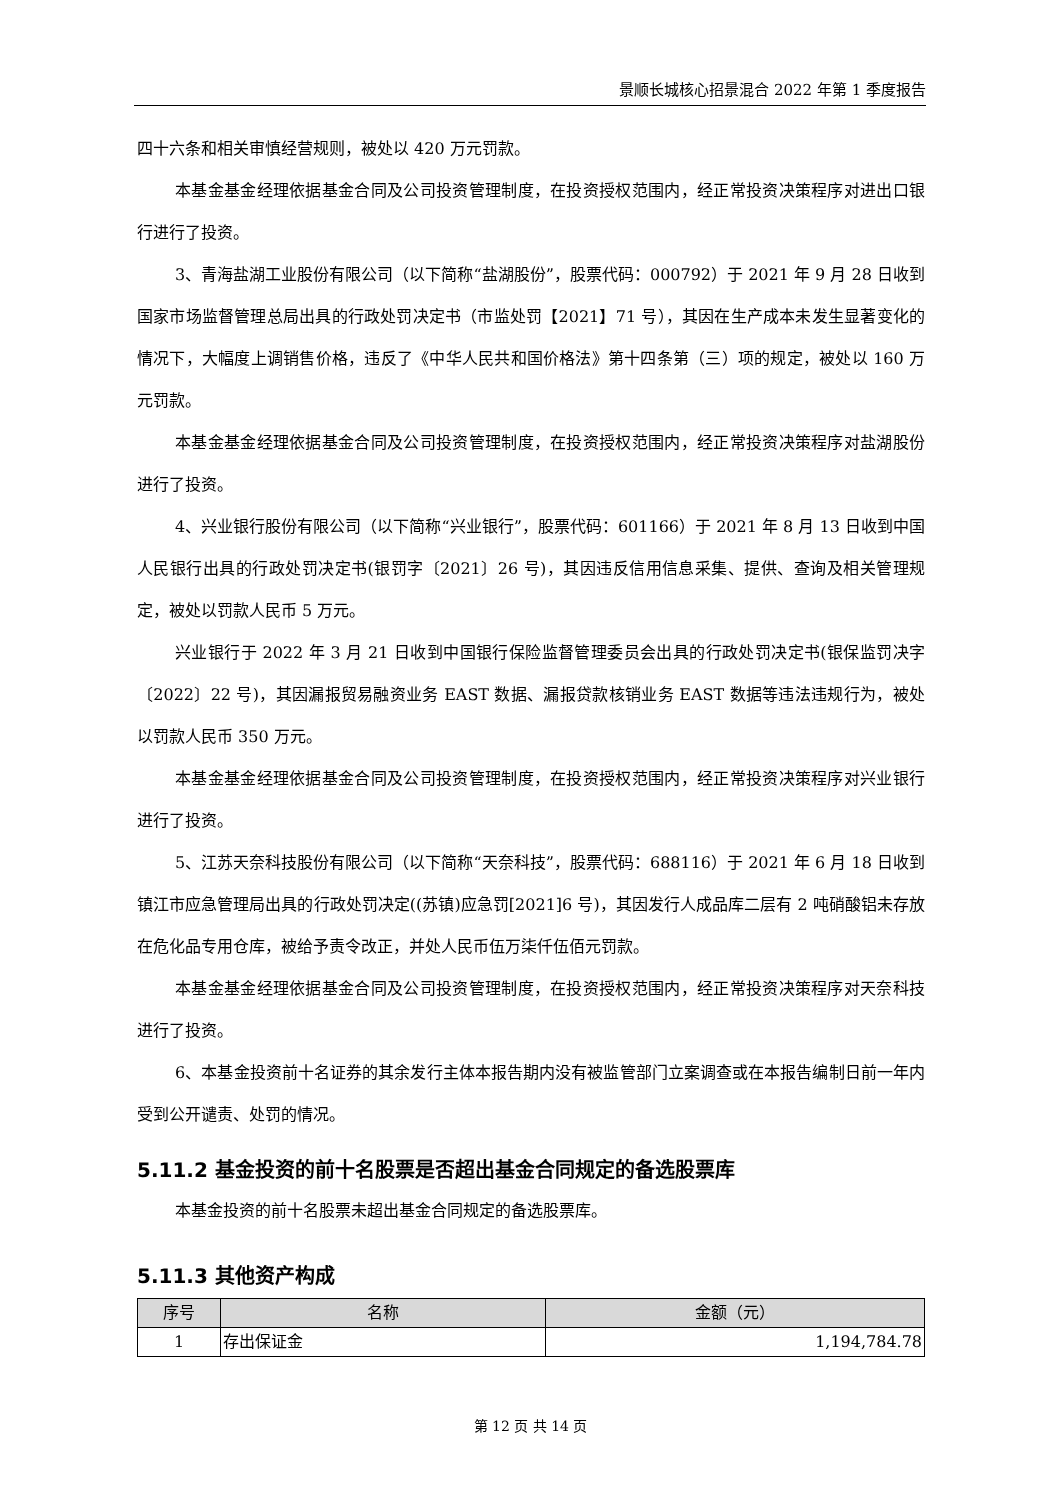景顺长城核心招景混合 2022 年第 1 季度报告
四十六条和相关审慎经营规则，被处以 420 万元罚款。
本基金基金经理依据基金合同及公司投资管理制度，在投资授权范围内，经正常投资决策程序对进出口银行进行了投资。
3、青海盐湖工业股份有限公司（以下简称“盐湖股份”，股票代码：000792）于 2021 年 9 月 28 日收到国家市场监督管理总局出具的行政处罚决定书（市监处罚【2021】71 号），其因在生产成本未发生显著变化的情况下，大幅度上调销售价格，违反了《中华人民共和国价格法》第十四条第（三）项的规定，被处以 160 万元罚款。
本基金基金经理依据基金合同及公司投资管理制度，在投资授权范围内，经正常投资决策程序对盐湖股份进行了投资。
4、兴业银行股份有限公司（以下简称“兴业银行”，股票代码：601166）于 2021 年 8 月 13 日收到中国人民银行出具的行政处罚决定书(银罚字〔2021〕26 号)，其因违反信用信息采集、提供、查询及相关管理规定，被处以罚款人民币 5 万元。
兴业银行于 2022 年 3 月 21 日收到中国银行保险监督管理委员会出具的行政处罚决定书(银保监罚决字〔2022〕22 号)，其因漏报贸易融资业务 EAST 数据、漏报贷款核销业务 EAST 数据等违法违规行为，被处以罚款人民币 350 万元。
本基金基金经理依据基金合同及公司投资管理制度，在投资授权范围内，经正常投资决策程序对兴业银行进行了投资。
5、江苏天奈科技股份有限公司（以下简称“天奈科技”，股票代码：688116）于 2021 年 6 月 18 日收到镇江市应急管理局出具的行政处罚决定((苏镇)应急罚[2021]6 号)，其因发行人成品库二层有 2 吨硝酸铝未存放在危化品专用仓库，被给予责令改正，并处人民币伍万柒仟伍佰元罚款。
本基金基金经理依据基金合同及公司投资管理制度，在投资授权范围内，经正常投资决策程序对天奈科技进行了投资。
6、本基金投资前十名证券的其余发行主体本报告期内没有被监管部门立案调查或在本报告编制日前一年内受到公开谴责、处罚的情况。
5.11.2 基金投资的前十名股票是否超出基金合同规定的备选股票库
本基金投资的前十名股票未超出基金合同规定的备选股票库。
5.11.3 其他资产构成
| 序号 | 名称 | 金额（元） |
| --- | --- | --- |
| 1 | 存出保证金 | 1,194,784.78 |
第 12 页 共 14 页